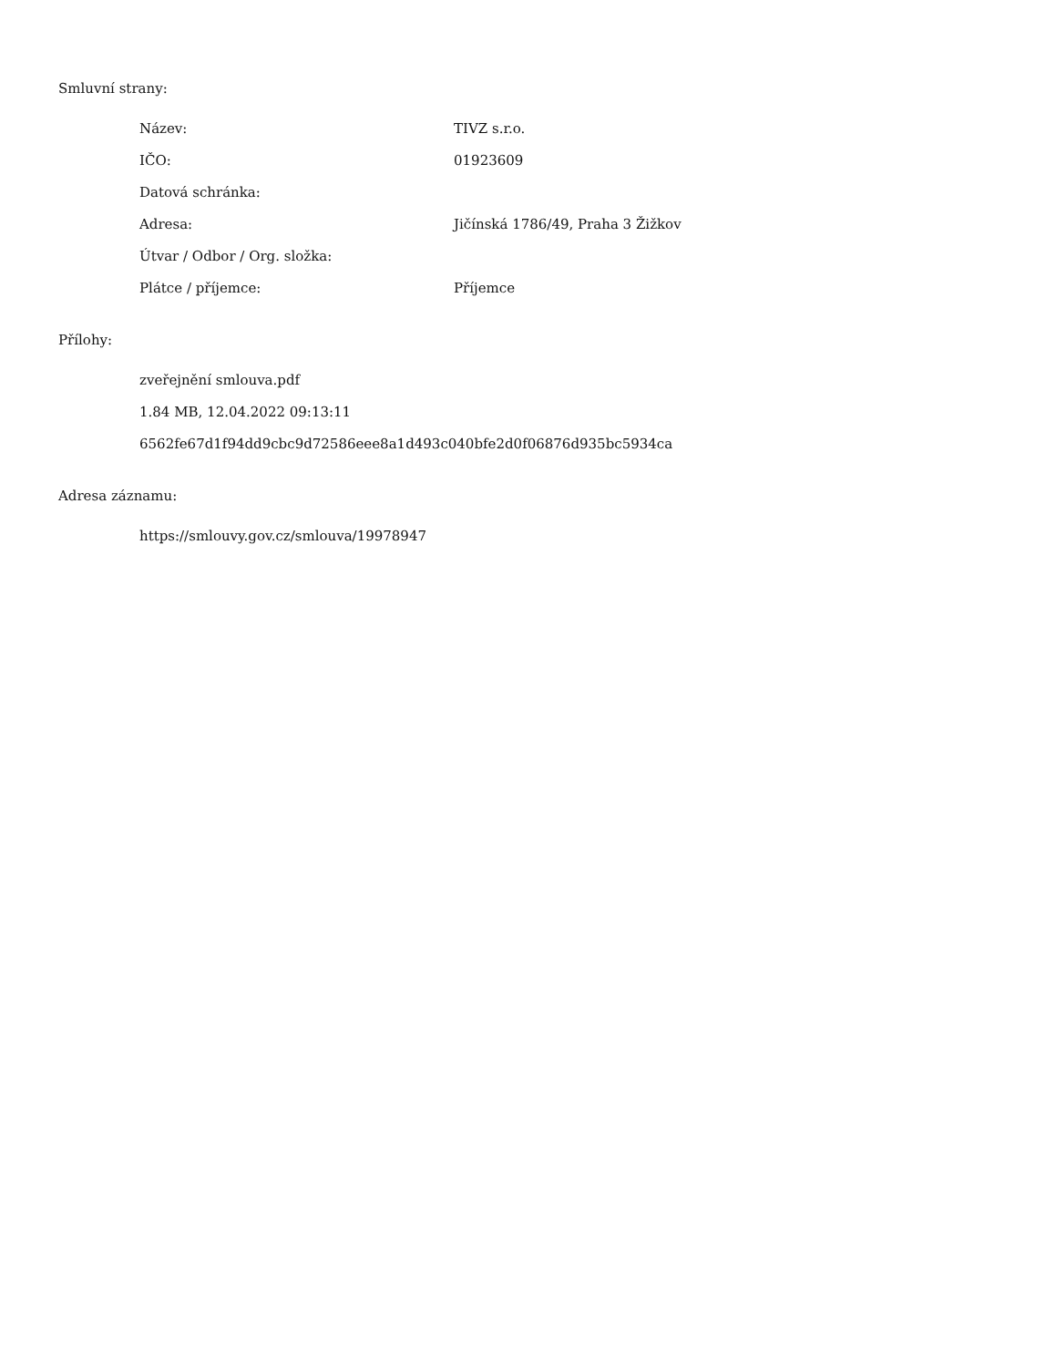Smluvní strany:
| Název: | TIVZ s.r.o. |
| IČO: | 01923609 |
| Datová schránka: | |
| Adresa: | Jičínská 1786/49, Praha 3 Žižkov |
| Útvar / Odbor / Org. složka: | |
| Plátce / příjemce: | Příjemce |
Přílohy:
zveřejnění smlouva.pdf
1.84 MB, 12.04.2022 09:13:11
6562fe67d1f94dd9cbc9d72586eee8a1d493c040bfe2d0f06876d935bc5934ca
Adresa záznamu:
https://smlouvy.gov.cz/smlouva/19978947